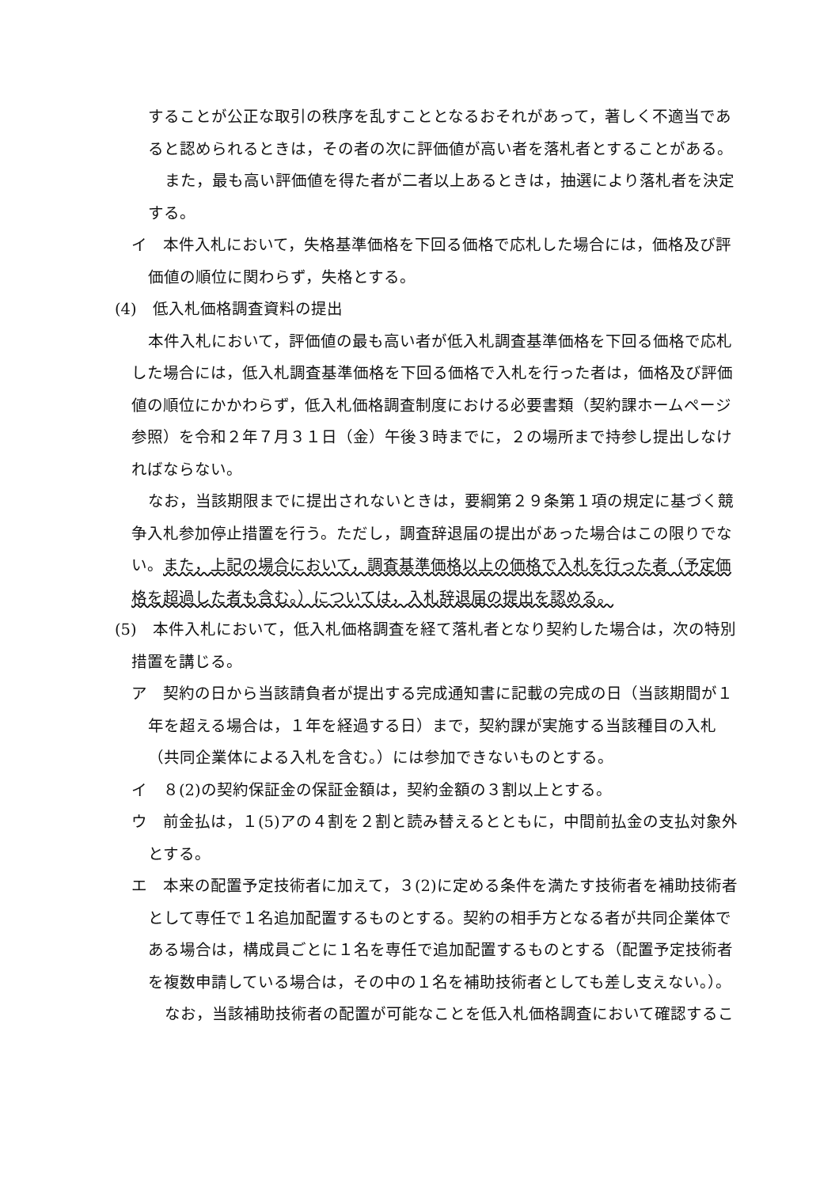することが公正な取引の秩序を乱すこととなるおそれがあって，著しく不適当であると認められるときは，その者の次に評価値が高い者を落札者とすることがある。
また，最も高い評価値を得た者が二者以上あるときは，抽選により落札者を決定する。
イ　本件入札において，失格基準価格を下回る価格で応札した場合には，価格及び評価値の順位に関わらず，失格とする。
(4)　低入札価格調査資料の提出
本件入札において，評価値の最も高い者が低入札調査基準価格を下回る価格で応札した場合には，低入札調査基準価格を下回る価格で入札を行った者は，価格及び評価値の順位にかかわらず，低入札価格調査制度における必要書類（契約課ホームページ参照）を令和２年７月３１日（金）午後３時までに，２の場所まで持参し提出しなければならない。
なお，当該期限までに提出されないときは，要綱第２９条第１項の規定に基づく競争入札参加停止措置を行う。ただし，調査辞退届の提出があった場合はこの限りでない。また，上記の場合において，調査基準価格以上の価格で入札を行った者（予定価格を超過した者も含む。）については，入札辞退届の提出を認める。
(5)　本件入札において，低入札価格調査を経て落札者となり契約した場合は，次の特別措置を講じる。
ア　契約の日から当該請負者が提出する完成通知書に記載の完成の日（当該期間が１年を超える場合は，１年を経過する日）まで，契約課が実施する当該種目の入札（共同企業体による入札を含む。）には参加できないものとする。
イ　８(2)の契約保証金の保証金額は，契約金額の３割以上とする。
ウ　前金払は，１(5)アの４割を２割と読み替えるとともに，中間前払金の支払対象外とする。
エ　本来の配置予定技術者に加えて，３(2)に定める条件を満たす技術者を補助技術者として専任で１名追加配置するものとする。契約の相手方となる者が共同企業体である場合は，構成員ごとに１名を専任で追加配置するものとする（配置予定技術者を複数申請している場合は，その中の１名を補助技術者としても差し支えない。）。
なお，当該補助技術者の配置が可能なことを低入札価格調査において確認するこ